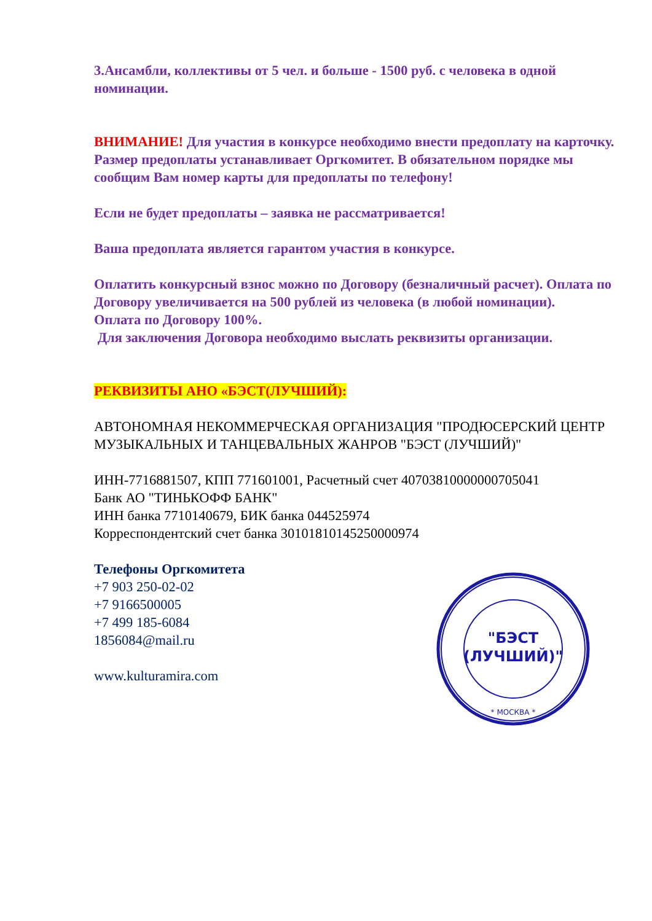3.Ансамбли, коллективы от 5 чел. и больше - 1500 руб. с человека в одной номинации.
ВНИМАНИЕ! Для участия в конкурсе необходимо внести предоплату на карточку. Размер предоплаты устанавливает Оргкомитет. В обязательном порядке мы сообщим Вам номер карты для предоплаты по телефону!
Если не будет предоплаты – заявка не рассматривается!
Ваша предоплата является гарантом участия в конкурсе.
Оплатить конкурсный взнос можно по Договору (безналичный расчет). Оплата по Договору увеличивается на 500 рублей из человека (в любой номинации).
Оплата по Договору 100%.
Для заключения Договора необходимо выслать реквизиты организации.
РЕКВИЗИТЫ АНО «БЭСТ(ЛУЧШИЙ):
АВТОНОМНАЯ НЕКОММЕРЧЕСКАЯ ОРГАНИЗАЦИЯ "ПРОДЮСЕРСКИЙ ЦЕНТР МУЗЫКАЛЬНЫХ И ТАНЦЕВАЛЬНЫХ ЖАНРОВ "БЭСТ (ЛУЧШИЙ)"
ИНН-7716881507, КПП 771601001, Расчетный счет 40703810000000705041
Банк АО "ТИНЬКОФФ БАНК"
ИНН банка 7710140679, БИК банка 044525974
Корреспондентский счет банка 30101810145250000974
Телефоны Оргкомитета
+7 903 250-02-02
+7 9166500005
+7 499 185-6084
1856084@mail.ru
www.kulturamira.com
"БЭСТ
(ЛУЧШИЙ)"
* МОСКВА *